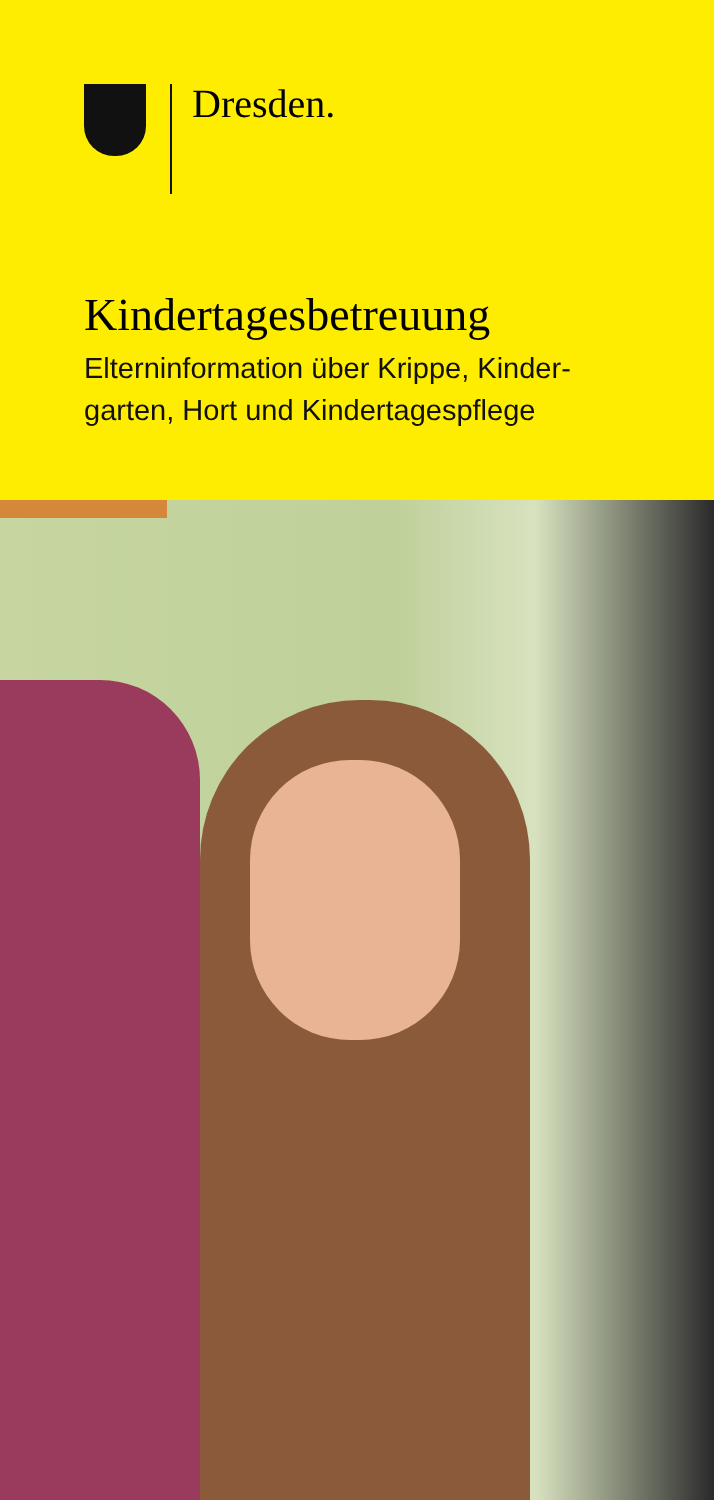Dresden.
Kindertagesbetreuung
Elterninformation über Krippe, Kinder-
garten, Hort und Kindertagespflege